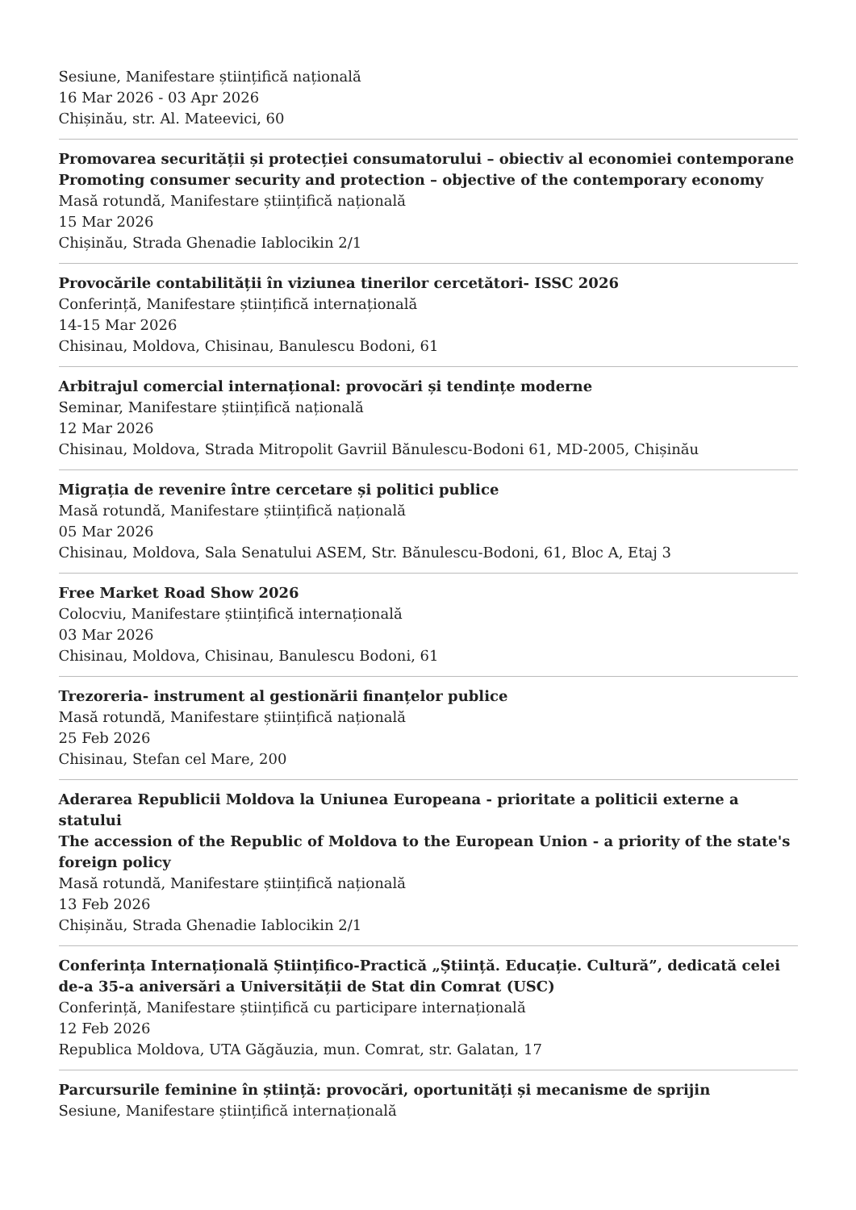Sesiune, Manifestare științifică națională
16 Mar 2026 - 03 Apr 2026
Chișinău, str. Al. Mateevici, 60
Promovarea securității și protecției consumatorului – obiectiv al economiei contemporane
Promoting consumer security and protection – objective of the contemporary economy
Masă rotundă, Manifestare științifică națională
15 Mar 2026
Chișinău, Strada Ghenadie Iablocikin 2/1
Provocările contabilității în viziunea tinerilor cercetători- ISSC 2026
Conferință, Manifestare științifică internațională
14-15 Mar 2026
Chisinau, Moldova, Chisinau, Banulescu Bodoni, 61
Arbitrajul comercial internațional: provocări și tendințe moderne
Seminar, Manifestare științifică națională
12 Mar 2026
Chisinau, Moldova, Strada Mitropolit Gavriil Bănulescu-Bodoni 61, MD-2005, Chișinău
Migrația de revenire între cercetare și politici publice
Masă rotundă, Manifestare științifică națională
05 Mar 2026
Chisinau, Moldova, Sala Senatului ASEM, Str. Bănulescu-Bodoni, 61, Bloc A, Etaj 3
Free Market Road Show 2026
Colocviu, Manifestare științifică internațională
03 Mar 2026
Chisinau, Moldova, Chisinau, Banulescu Bodoni, 61
Trezoreria- instrument al gestionării finanțelor publice
Masă rotundă, Manifestare științifică națională
25 Feb 2026
Chisinau, Stefan cel Mare, 200
Aderarea Republicii Moldova la Uniunea Europeana - prioritate a politicii externe a statului
The accession of the Republic of Moldova to the European Union - a priority of the state's foreign policy
Masă rotundă, Manifestare științifică națională
13 Feb 2026
Chișinău, Strada Ghenadie Iablocikin 2/1
Conferința Internațională Științifico-Practică „Știință. Educație. Cultură”, dedicată celei de-a 35-a aniversări a Universității de Stat din Comrat (USC)
Conferință, Manifestare științifică cu participare internațională
12 Feb 2026
Republica Moldova, UTA Găgăuzia, mun. Comrat, str. Galatan, 17
Parcursurile feminine în știință: provocări, oportunități și mecanisme de sprijin
Sesiune, Manifestare științifică internațională